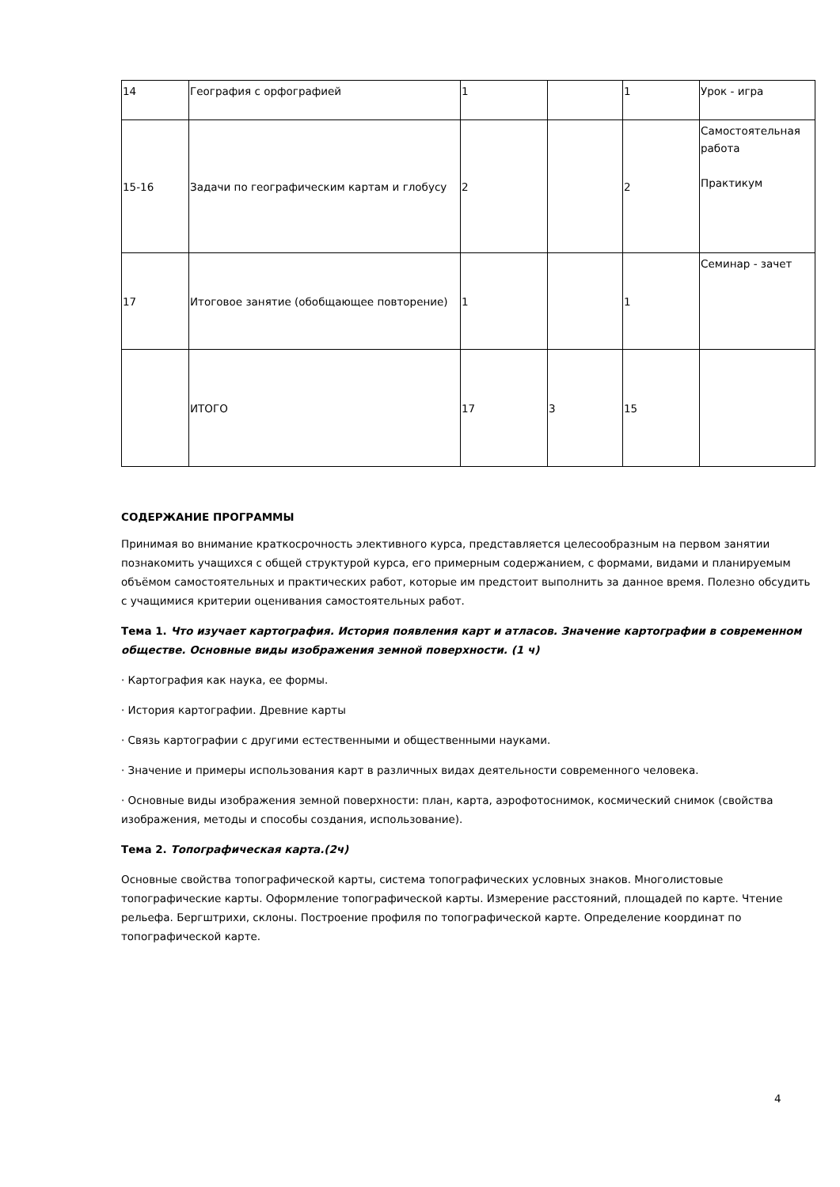| 14 | География с орфографией | 1 | | 1 | Урок - игра |
| 15-16 | Задачи по географическим картам и глобусу | 2 | | 2 | Самостоятельная работа Практикум |
| 17 | Итоговое занятие (обобщающее повторение) | 1 | | 1 | Семинар - зачет |
| | ИТОГО | 17 | 3 | 15 | |
СОДЕРЖАНИЕ ПРОГРАММЫ
Принимая во внимание краткосрочность элективного курса, представляется целесообразным на первом занятии познакомить учащихся с общей структурой курса, его примерным содержанием, с формами, видами и планируемым объёмом самостоятельных и практических работ, которые им предстоит выполнить за данное время. Полезно обсудить с учащимися критерии оценивания самостоятельных работ.
Тема 1. Что изучает картография. История появления карт и атласов. Значение картографии в современном обществе. Основные виды изображения земной поверхности. (1 ч)
· Картография как наука, ее формы.
· История картографии. Древние карты
· Связь картографии с другими естественными и общественными науками.
· Значение и примеры использования карт в различных видах деятельности современного человека.
· Основные виды изображения земной поверхности: план, карта, аэрофотоснимок, космический снимок (свойства изображения, методы и способы создания, использование).
Тема 2. Топографическая карта.(2ч)
Основные свойства топографической карты, система топографических условных знаков. Многолистовые топографические карты. Оформление топографической карты. Измерение расстояний, площадей по карте. Чтение рельефа. Бергштрихи, склоны. Построение профиля по топографической карте. Определение координат по топографической карте.
4